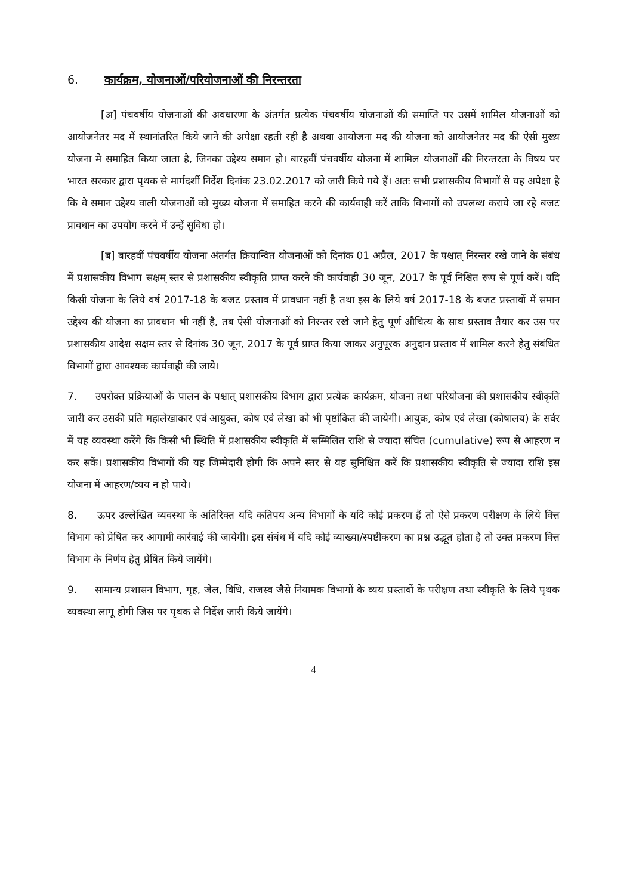6. कार्यक्रम, योजनाओं/परियोजनाओं की निरन्तरता
[अ] पंचवर्षीय योजनाओं की अवधारणा के अंतर्गत प्रत्येक पंचवर्षीय योजनाओं की समाप्ति पर उसमें शामिल योजनाओं को आयोजनेतर मद में स्थानांतरित किये जाने की अपेक्षा रहती रही है अथवा आयोजना मद की योजना को आयोजनेतर मद की ऐसी मुख्य योजना मे समाहित किया जाता है, जिनका उद्देश्य समान हो। बारहवीं पंचवर्षीय योजना में शामिल योजनाओं की निरन्तरता के विषय पर भारत सरकार द्वारा पृथक से मार्गदर्शी निर्देश दिनांक 23.02.2017 को जारी किये गये हैं। अतः सभी प्रशासकीय विभागों से यह अपेक्षा है कि वे समान उद्देश्य वाली योजनाओं को मुख्य योजना में समाहित करने की कार्यवाही करें ताकि विभागों को उपलब्ध कराये जा रहे बजट प्रावधान का उपयोग करने में उन्हें सुविधा हो।
[ब] बारहवीं पंचवर्षीय योजना अंतर्गत क्रियान्वित योजनाओं को दिनांक 01 अप्रैल, 2017 के पश्चात् निरन्तर रखे जाने के संबंध में प्रशासकीय विभाग सक्षम् स्तर से प्रशासकीय स्वीकृति प्राप्त करने की कार्यवाही 30 जून, 2017 के पूर्व निश्चित रूप से पूर्ण करें। यदि किसी योजना के लिये वर्ष 2017-18 के बजट प्रस्ताव में प्रावधान नहीं है तथा इस के लिये वर्ष 2017-18 के बजट प्रस्तावों में समान उद्देश्य की योजना का प्रावधान भी नहीं है, तब ऐसी योजनाओं को निरन्तर रखे जाने हेतु पूर्ण औचित्य के साथ प्रस्ताव तैयार कर उस पर प्रशासकीय आदेश सक्षम स्तर से दिनांक 30 जून, 2017 के पूर्व प्राप्त किया जाकर अनुपूरक अनुदान प्रस्ताव में शामिल करने हेतु संबंधित विभागों द्वारा आवश्यक कार्यवाही की जाये।
7. उपरोक्त प्रक्रियाओं के पालन के पश्चात् प्रशासकीय विभाग द्वारा प्रत्येक कार्यक्रम, योजना तथा परियोजना की प्रशासकीय स्वीकृति जारी कर उसकी प्रति महालेखाकार एवं आयुक्त, कोष एवं लेखा को भी पृष्ठांकित की जायेगी। आयुक, कोष एवं लेखा (कोषालय) के सर्वर में यह व्यवस्था करेंगे कि किसी भी स्थिति में प्रशासकीय स्वीकृति में सम्मिलित राशि से ज्यादा संचित (cumulative) रूप से आहरण न कर सकें। प्रशासकीय विभागों की यह जिम्मेदारी होगी कि अपने स्तर से यह सुनिश्चित करें कि प्रशासकीय स्वीकृति से ज्यादा राशि इस योजना में आहरण/व्यय न हो पाये।
8. ऊपर उल्लेखित व्यवस्था के अतिरिक्त यदि कतिपय अन्य विभागों के यदि कोई प्रकरण हैं तो ऐसे प्रकरण परीक्षण के लिये वित्त विभाग को प्रेषित कर आगामी कार्रवाई की जायेगी। इस संबंध में यदि कोई व्याख्या/स्पष्टीकरण का प्रश्न उद्भूत होता है तो उक्त प्रकरण वित्त विभाग के निर्णय हेतु प्रेषित किये जायेंगे।
9. सामान्य प्रशासन विभाग, गृह, जेल, विधि, राजस्व जैसे नियामक विभागों के व्यय प्रस्तावों के परीक्षण तथा स्वीकृति के लिये पृथक व्यवस्था लागू होगी जिस पर पृथक से निर्देश जारी किये जायेंगे।
4